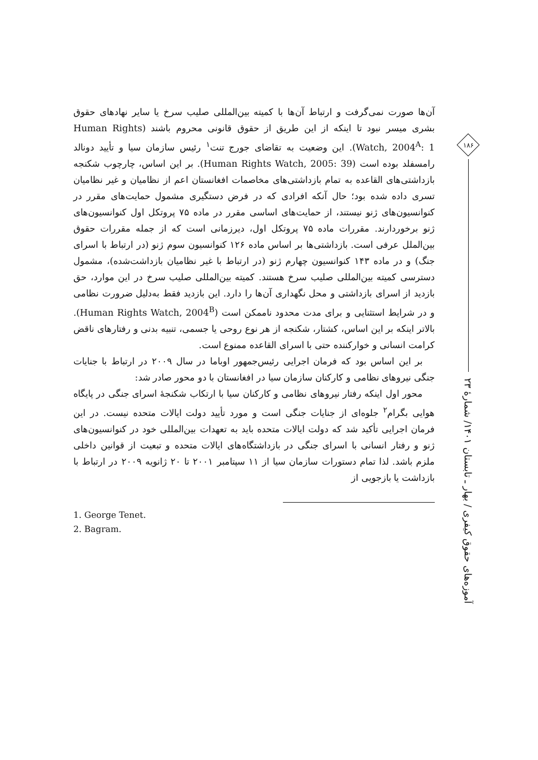آن‌ها صورت نمی‌گرفت و ارتباط آن‌ها با کمیته بین‌المللی صلیب سرخ یا سایر نهادهای حقوق بشری میسر نبود تا اینکه از این طریق از حقوق قانونی محروم باشند (Human Rights Watch, 2004<sup>A</sup>: 1). این وضعیت به تقاضای جورج تنت<sup>۱</sup> رئیس سازمان سیا و تأیید دونالد رامسفلد بوده است (Human Rights Watch, 2005: 39). بر این اساس، چارچوب شکنجه بازداشتی‌های القاعده به تمام بازداشتی‌های مخاصمات افغانستان اعم از نظامیان و غیر نظامیان تسری داده شده بود؛ حال آنکه افرادی که در فرض دستگیری مشمول حمایت‌های مقرر در کنوانسیون‌های ژنو نیستند، از حمایت‌های اساسی مقرر در ماده ۷۵ پروتکل اول کنوانسیون‌های ژنو برخوردارند. مقررات ماده ۷۵ پروتکل اول، دیرزمانی است که از جمله مقررات حقوق بین‌الملل عرفی است. بازداشتی‌ها بر اساس ماده ۱۲۶ کنوانسیون سوم ژنو (در ارتباط با اسرای جنگ) و در ماده ۱۴۳ کنوانسیون چهارم ژنو (در ارتباط با غیر نظامیان بازداشت‌شده)، مشمول دسترسی کمیته بین‌المللی صلیب سرخ هستند. کمیته بین‌المللی صلیب سرخ در این موارد، حق بازدید از اسرای بازداشتی و محل نگهداری آن‌ها را دارد. این بازدید فقط به‌دلیل ضرورت نظامی و در شرایط استثنایی و برای مدت محدود ناممکن است (Human Rights Watch, 2004<sup>B</sup>). بالاتر اینکه بر این اساس، کشتار، شکنجه از هر نوع روحی یا جسمی، تنبیه بدنی و رفتارهای ناقض کرامت انسانی و خوارکننده حتی با اسرای القاعده ممنوع است.
بر این اساس بود که فرمان اجرایی رئیس‌جمهور اوباما در سال ۲۰۰۹ در ارتباط با جنایات جنگی نیروهای نظامی و کارکنان سازمان سیا در افغانستان با دو محور صادر شد:
محور اول اینکه رفتار نیروهای نظامی و کارکنان سیا با ارتکاب شکنجهٔ اسرای جنگی در پایگاه هوایی بگرام<sup>۲</sup> جلوه‌ای از جنایات جنگی است و مورد تأیید دولت ایالات متحده نیست. در این فرمان اجرایی تأکید شد که دولت ایالات متحده باید به تعهدات بین‌المللی خود در کنوانسیون‌های ژنو و رفتار انسانی با اسرای جنگی در بازداشتگاه‌های ایالات متحده و تبعیت از قوانین داخلی ملزم باشد. لذا تمام دستورات سازمان سیا از ۱۱ سپتامبر ۲۰۰۱ تا ۲۰ ژانویه ۲۰۰۹ در ارتباط با بازداشت یا بازجویی از
1. George Tenet.
2. Bagram.
۱۸۶
آموزه‌های حقوق کیفری / بهار ـ تابستان ۱۴۰۱/ شمارهٔ ۲۳